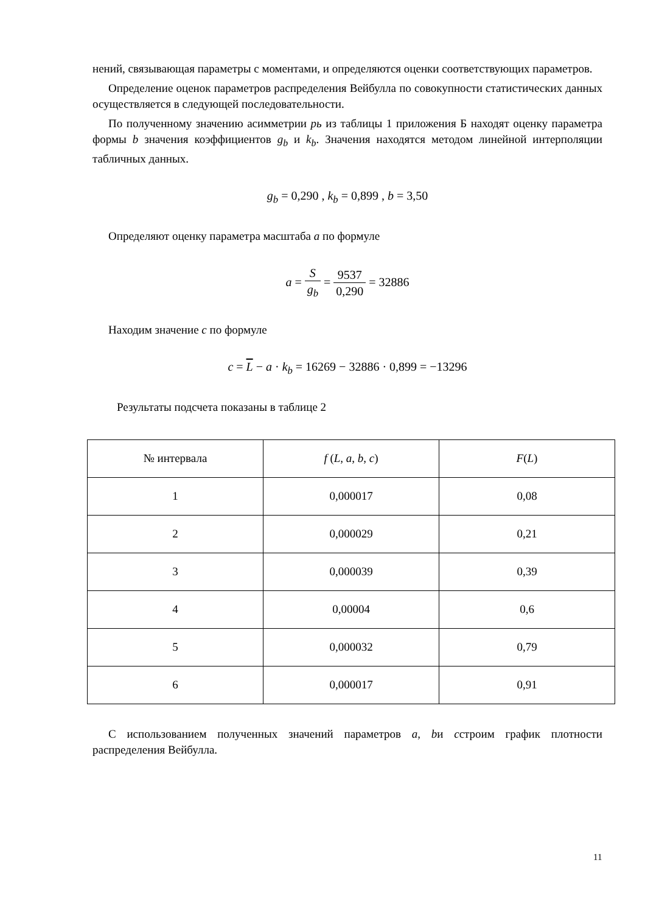нений, связывающая параметры с моментами, и определяются оценки соответствующих параметров.
Определение оценок параметров распределения Вейбулла по совокупности статистических данных осуществляется в следующей последовательности.
По полученному значению асимметрии pь из таблицы 1 приложения Б находят оценку параметра формы b значения коэффициентов g<sub>b</sub> и k<sub>b</sub>. Значения находятся методом линейной интерполяции табличных данных.
g<sub>b</sub> = 0,290 , k<sub>b</sub> = 0,899 , b = 3,50
Определяют оценку параметра масштаба a по формуле
a = S g<sub>b</sub> = 9537 0,290 = 32886
Находим значение c по формуле
c = L − a · k<sub>b</sub> = 16269 − 32886 · 0,899 = −13296
Результаты подсчета показаны в таблице 2
| № интервала | f ( L , a , b , c ) | F ( L ) |
| --- | --- | --- |
| 1 | 0,000017 | 0,08 |
| 2 | 0,000029 | 0,21 |
| 3 | 0,000039 | 0,39 |
| 4 | 0,00004 | 0,6 |
| 5 | 0,000032 | 0,79 |
| 6 | 0,000017 | 0,91 |
С использованием полученных значений параметров a, bи cстроим график плотности распределения Вейбулла.
11